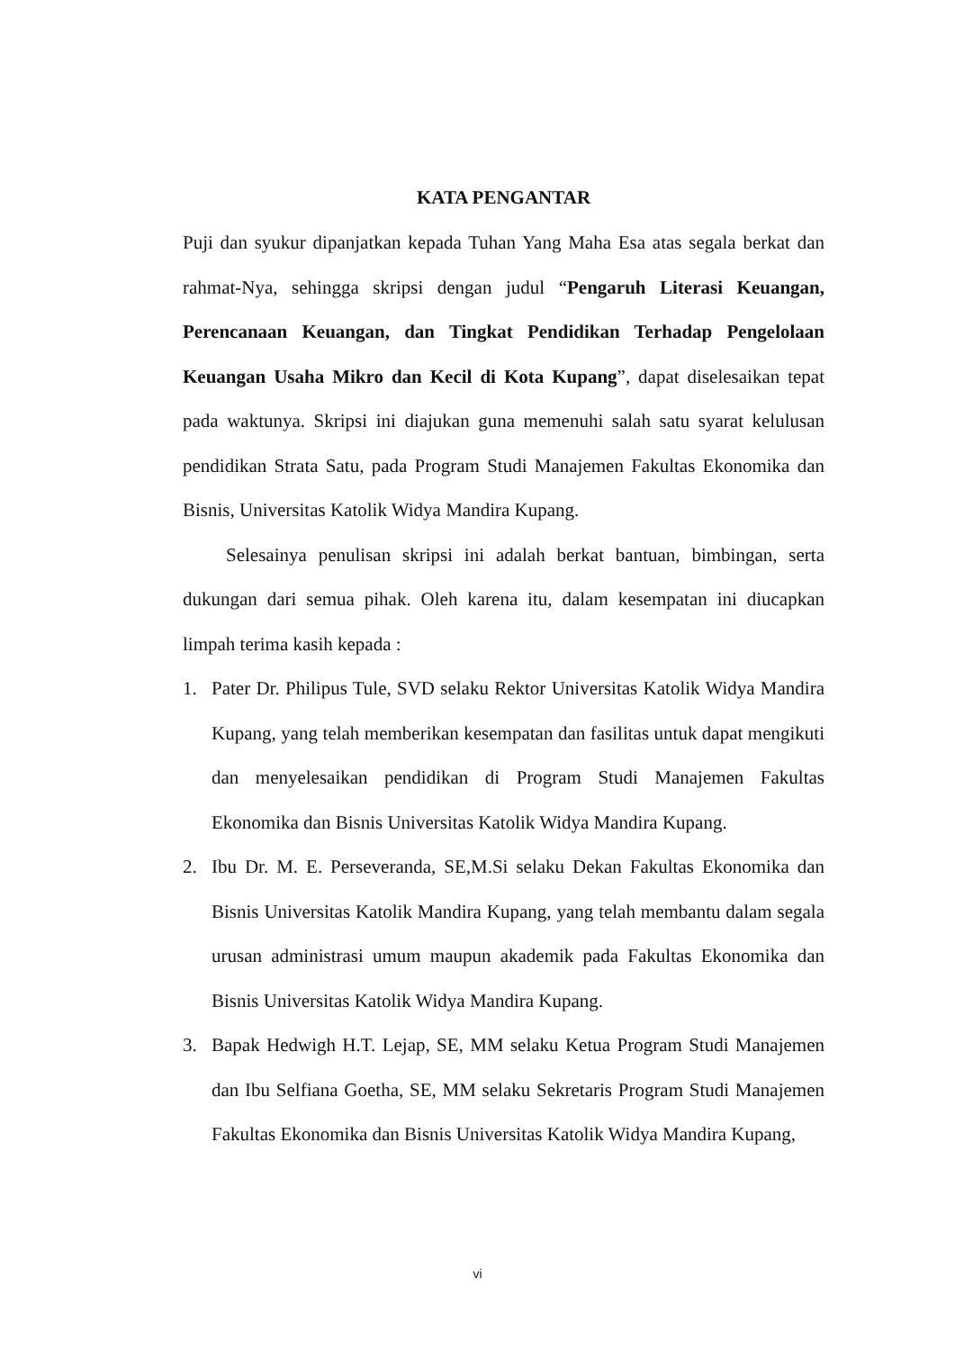KATA PENGANTAR
Puji dan syukur dipanjatkan kepada Tuhan Yang Maha Esa atas segala berkat dan rahmat-Nya, sehingga skripsi dengan judul “Pengaruh Literasi Keuangan, Perencanaan Keuangan, dan Tingkat Pendidikan Terhadap Pengelolaan Keuangan Usaha Mikro dan Kecil di Kota Kupang”, dapat diselesaikan tepat pada waktunya. Skripsi ini diajukan guna memenuhi salah satu syarat kelulusan pendidikan Strata Satu, pada Program Studi Manajemen Fakultas Ekonomika dan Bisnis, Universitas Katolik Widya Mandira Kupang.
Selesainya penulisan skripsi ini adalah berkat bantuan, bimbingan, serta dukungan dari semua pihak. Oleh karena itu, dalam kesempatan ini diucapkan limpah terima kasih kepada :
1. Pater Dr. Philipus Tule, SVD selaku Rektor Universitas Katolik Widya Mandira Kupang, yang telah memberikan kesempatan dan fasilitas untuk dapat mengikuti dan menyelesaikan pendidikan di Program Studi Manajemen Fakultas Ekonomika dan Bisnis Universitas Katolik Widya Mandira Kupang.
2. Ibu Dr. M. E. Perseveranda, SE,M.Si selaku Dekan Fakultas Ekonomika dan Bisnis Universitas Katolik Mandira Kupang, yang telah membantu dalam segala urusan administrasi umum maupun akademik pada Fakultas Ekonomika dan Bisnis Universitas Katolik Widya Mandira Kupang.
3. Bapak Hedwigh H.T. Lejap, SE, MM selaku Ketua Program Studi Manajemen dan Ibu Selfiana Goetha, SE, MM selaku Sekretaris Program Studi Manajemen Fakultas Ekonomika dan Bisnis Universitas Katolik Widya Mandira Kupang,
vi